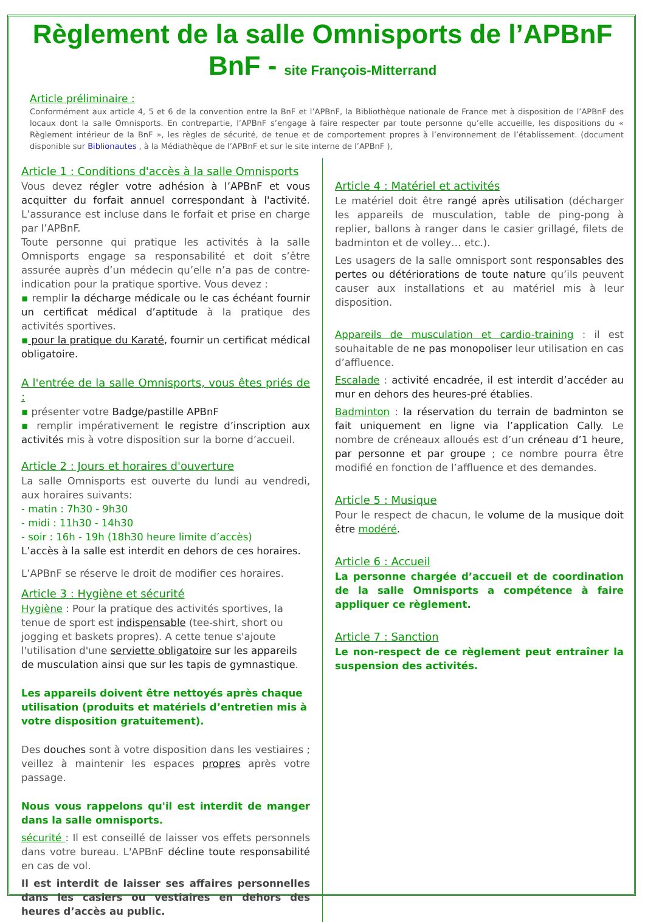Règlement de la salle Omnisports de l’APBnF BnF - site François-Mitterrand
Article préliminaire :
Conformément aux article 4, 5 et 6 de la convention entre la BnF et l’APBnF, la Bibliothèque nationale de France met à disposition de l’APBnF des locaux dont la salle Omnisports. En contrepartie, l’APBnF s’engage à faire respecter par toute personne qu’elle accueille, les dispositions du « Règlement intérieur de la BnF », les règles de sécurité, de tenue et de comportement propres à l’environnement de l’établissement. (document disponible sur Biblionautes , à la Médiathèque de l’APBnF et sur le site interne de l’APBnF ),
Article 1 : Conditions d'accès à la salle Omnisports
Vous devez régler votre adhésion à l’APBnF et vous acquitter du forfait annuel correspondant à l'activité. L’assurance est incluse dans le forfait et prise en charge par l’APBnF.
Toute personne qui pratique les activités à la salle Omnisports engage sa responsabilité et doit s’être assurée auprès d’un médecin qu’elle n’a pas de contre-indication pour la pratique sportive. Vous devez :
▪ remplir la décharge médicale ou le cas échéant fournir un certificat médical d’aptitude à la pratique des activités sportives.
▪ pour la pratique du Karaté, fournir un certificat médical obligatoire.
A l'entrée de la salle Omnisports, vous êtes priés de :
▪ présenter votre Badge/pastille APBnF
▪ remplir impérativement le registre d’inscription aux activités mis à votre disposition sur la borne d’accueil.
Article 2 : Jours et horaires d'ouverture
La salle Omnisports est ouverte du lundi au vendredi, aux horaires suivants:
- matin : 7h30 - 9h30
- midi : 11h30 - 14h30
- soir : 16h - 19h (18h30 heure limite d’accès)
L’accès à la salle est interdit en dehors de ces horaires.
L’APBnF se réserve le droit de modifier ces horaires.
Article 3 : Hygiène et sécurité
Hygiène : Pour la pratique des activités sportives, la tenue de sport est indispensable (tee-shirt, short ou jogging et baskets propres). A cette tenue s'ajoute l'utilisation d'une serviette obligatoire sur les appareils de musculation ainsi que sur les tapis de gymnastique.
Les appareils doivent être nettoyés après chaque utilisation (produits et matériels d’entretien mis à votre disposition gratuitement).
Des douches sont à votre disposition dans les vestiaires ; veillez à maintenir les espaces propres après votre passage.
Nous vous rappelons qu'il est interdit de manger dans la salle omnisports.
sécurité : Il est conseillé de laisser vos effets personnels dans votre bureau. L'APBnF décline toute responsabilité en cas de vol.
Il est interdit de laisser ses affaires personnelles dans les casiers ou vestiaires en dehors des heures d’accès au public.
Article 4 : Matériel et activités
Le matériel doit être rangé après utilisation (décharger les appareils de musculation, table de ping-pong à replier, ballons à ranger dans le casier grillagé, filets de badminton et de volley… etc.).
Les usagers de la salle omnisport sont responsables des pertes ou détériorations de toute nature qu’ils peuvent causer aux installations et au matériel mis à leur disposition.
Appareils de musculation et cardio-training : il est souhaitable de ne pas monopoliser leur utilisation en cas d’affluence.
Escalade : activité encadrée, il est interdit d’accéder au mur en dehors des heures-pré établies.
Badminton : la réservation du terrain de badminton se fait uniquement en ligne via l’application Cally. Le nombre de créneaux alloués est d’un créneau d’1 heure, par personne et par groupe ; ce nombre pourra être modifié en fonction de l’affluence et des demandes.
Article 5 : Musique
Pour le respect de chacun, le volume de la musique doit être modéré.
Article 6 : Accueil
La personne chargée d’accueil et de coordination de la salle Omnisports a compétence à faire appliquer ce règlement.
Article 7 : Sanction
Le non-respect de ce règlement peut entraîner la suspension des activités.